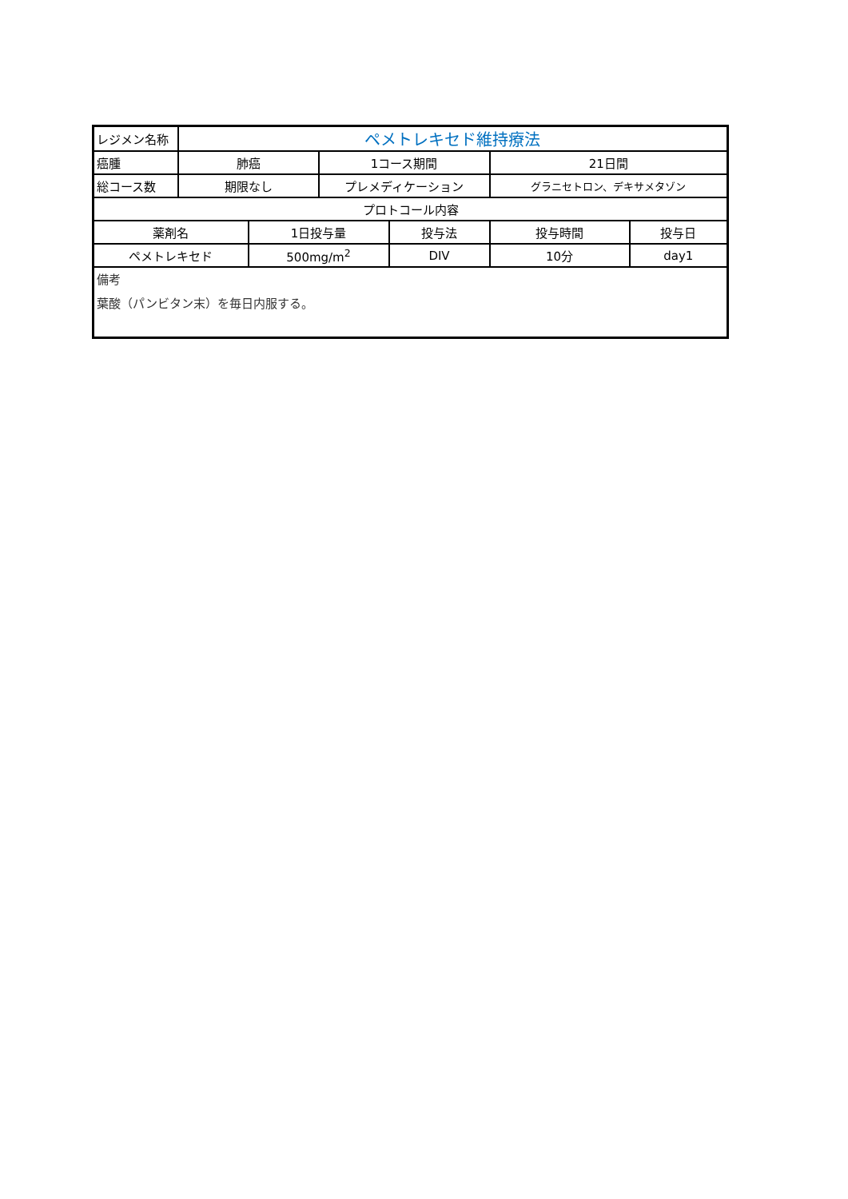| レジメン名称 | ペメトレキセド維持療法 | | | | | |
| 癌腫 | 肺癌 | | 1コース期間 | | 21日間 | |
| 総コース数 | 期限なし | | プレメディケーション | | グラニセトロン、デキサメタゾン | |
| プロトコール内容 | | | | | | |
| 薬剤名 | | 1日投与量 | | 投与法 | 投与時間 | 投与日 |
| ペメトレキセド | | 500mg/m<sup>2</sup> | | DIV | 10分 | day1 |
| 備考 葉酸（パンビタン末）を毎日内服する。 | | | | | | |